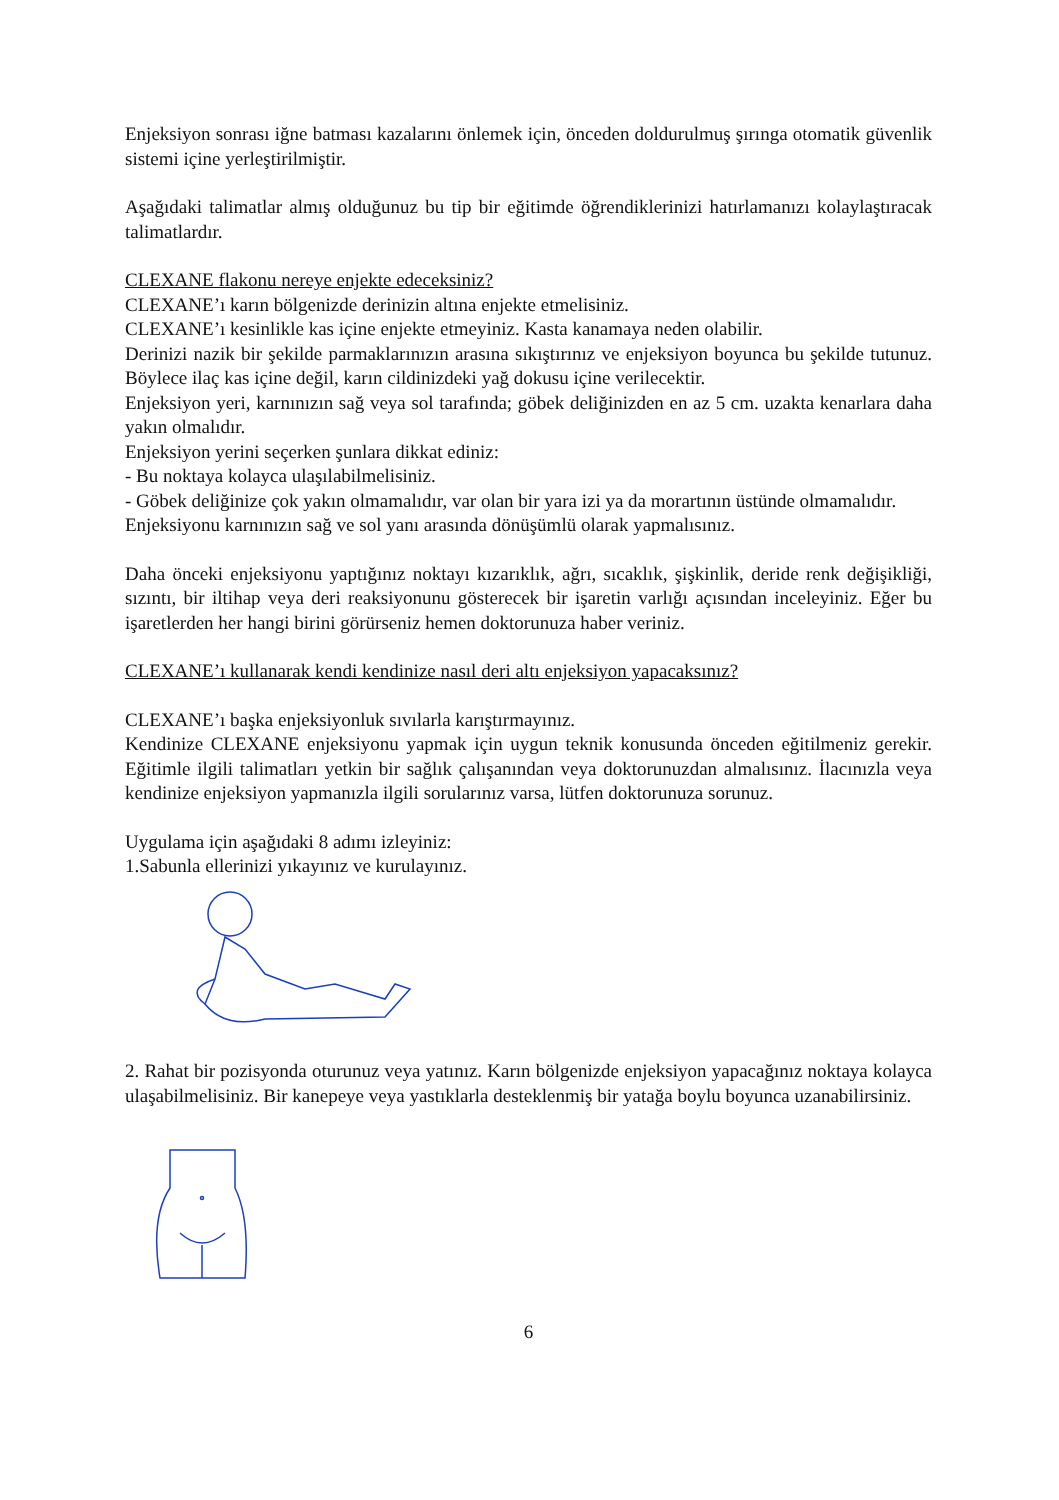Enjeksiyon sonrası iğne batması kazalarını önlemek için, önceden doldurulmuş şırınga otomatik güvenlik sistemi içine yerleştirilmiştir.
Aşağıdaki talimatlar almış olduğunuz bu tip bir eğitimde öğrendiklerinizi hatırlamanızı kolaylaştıracak talimatlardır.
CLEXANE flakonu nereye enjekte edeceksiniz?
CLEXANE’ı karın bölgenizde derinizin altına enjekte etmelisiniz.
CLEXANE’ı kesinlikle kas içine enjekte etmeyiniz. Kasta kanamaya neden olabilir.
Derinizi nazik bir şekilde parmaklarınızın arasına sıkıştırınız ve enjeksiyon boyunca bu şekilde tutunuz. Böylece ilaç kas içine değil, karın cildinizdeki yağ dokusu içine verilecektir.
Enjeksiyon yeri, karnınızın sağ veya sol tarafında; göbek deliğinizden en az 5 cm. uzakta kenarlara daha yakın olmalıdır.
Enjeksiyon yerini seçerken şunlara dikkat ediniz:
- Bu noktaya kolayca ulaşılabilmelisiniz.
- Göbek deliğinize çok yakın olmamalıdır, var olan bir yara izi ya da morartının üstünde olmamalıdır.
Enjeksiyonu karnınızın sağ ve sol yanı arasında dönüşümlü olarak yapmalısınız.
Daha önceki enjeksiyonu yaptığınız noktayı kızarıklık, ağrı, sıcaklık, şişkinlik, deride renk değişikliği, sızıntı, bir iltihap veya deri reaksiyonunu gösterecek bir işaretin varlığı açısından inceleyiniz. Eğer bu işaretlerden her hangi birini görürseniz hemen doktorunuza haber veriniz.
CLEXANE’ı kullanarak kendi kendinize nasıl deri altı enjeksiyon yapacaksınız?
CLEXANE’ı başka enjeksiyonluk sıvılarla karıştırmayınız.
Kendinize CLEXANE enjeksiyonu yapmak için uygun teknik konusunda önceden eğitilmeniz gerekir. Eğitimle ilgili talimatları yetkin bir sağlık çalışanından veya doktorunuzdan almalısınız. İlacınızla veya kendinize enjeksiyon yapmanızla ilgili sorularınız varsa, lütfen doktorunuza sorunuz.
Uygulama için aşağıdaki 8 adımı izleyiniz:
1.Sabunla ellerinizi yıkayınız ve kurulayınız.
2. Rahat bir pozisyonda oturunuz veya yatınız. Karın bölgenizde enjeksiyon yapacağınız noktaya kolayca ulaşabilmelisiniz. Bir kanepeye veya yastıklarla desteklenmiş bir yatağa boylu boyunca uzanabilirsiniz.
6